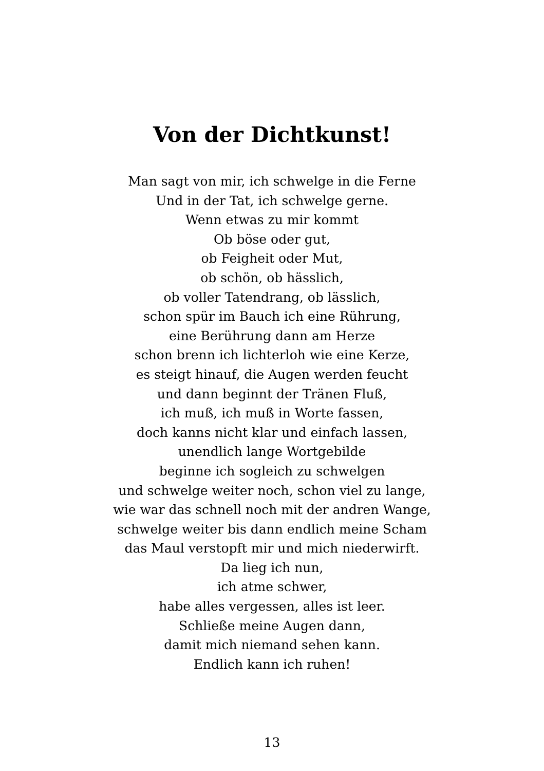Von der Dichtkunst!
Man sagt von mir, ich schwelge in die Ferne
Und in der Tat, ich schwelge gerne.
Wenn etwas zu mir kommt
Ob böse oder gut,
ob Feigheit oder Mut,
ob schön, ob hässlich,
ob voller Tatendrang, ob lässlich,
schon spür im Bauch ich eine Rührung,
eine Berührung dann am Herze
schon brenn ich lichterloh wie eine Kerze,
es steigt hinauf, die Augen werden feucht
und dann beginnt der Tränen Fluß,
ich muß, ich muß in Worte fassen,
doch kanns nicht klar und einfach lassen,
unendlich lange Wortgebilde
beginne ich sogleich zu schwelgen
und schwelge weiter noch, schon viel zu lange,
wie war das schnell noch mit der andren Wange,
schwelge weiter bis dann endlich meine Scham
das Maul verstopft mir und mich niederwirft.
Da lieg ich nun,
ich atme schwer,
habe alles vergessen, alles ist leer.
Schließe meine Augen dann,
damit mich niemand sehen kann.
Endlich kann ich ruhen!
13